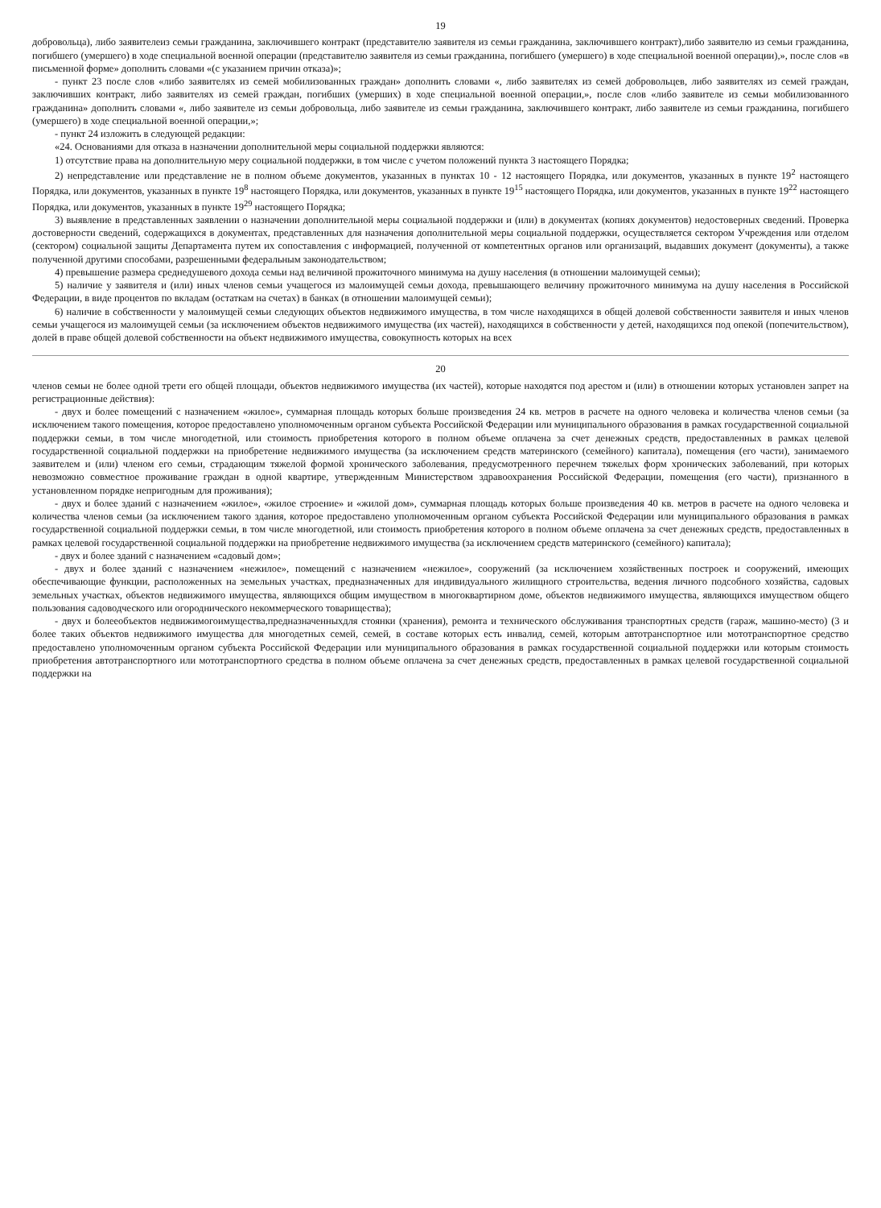19
добровольца), либо заявителеиз семьи гражданина, заключившего контракт (представителю заявителя из семьи гражданина, заключившего контракт),либо заявителю из семьи гражданина, погибшего (умершего) в ходе специальной военной операции (представителю заявителя из семьи гражданина, погибшего (умершего) в ходе специальной военной операции),», после слов «в письменной форме» дополнить словами «(с указанием причин отказа)»;
- пункт 23 после слов «либо заявителях из семей мобилизованных граждан» дополнить словами «, либо заявителях из семей добровольцев, либо заявителях из семей граждан, заключивших контракт, либо заявителях из семей граждан, погибших (умерших) в ходе специальной военной операции,», после слов «либо заявителе из семьи мобилизованного гражданина» дополнить словами «, либо заявителе из семьи добровольца, либо заявителе из семьи гражданина, заключившего контракт, либо заявителе из семьи гражданина, погибшего (умершего) в ходе специальной военной операции,»;
- пункт 24 изложить в следующей редакции:
«24. Основаниями для отказа в назначении дополнительной меры социальной поддержки являются:
1) отсутствие права на дополнительную меру социальной поддержки, в том числе с учетом положений пункта 3 настоящего Порядка;
2) непредставление или представление не в полном объеме документов, указанных в пунктах 10 - 12 настоящего Порядка, или документов, указанных в пункте 19<sup>2</sup> настоящего Порядка, или документов, указанных в пункте 19<sup>8</sup> настоящего Порядка, или документов, указанных в пункте 19<sup>15</sup> настоящего Порядка, или документов, указанных в пункте 19<sup>22</sup> настоящего Порядка, или документов, указанных в пункте 19<sup>29</sup> настоящего Порядка;
3) выявление в представленных заявлении о назначении дополнительной меры социальной поддержки и (или) в документах (копиях документов) недостоверных сведений. Проверка достоверности сведений, содержащихся в документах, представленных для назначения дополнительной меры социальной поддержки, осуществляется сектором Учреждения или отделом (сектором) социальной защиты Департамента путем их сопоставления с информацией, полученной от компетентных органов или организаций, выдавших документ (документы), а также полученной другими способами, разрешенными федеральным законодательством;
4) превышение размера среднедушевого дохода семьи над величиной прожиточного минимума на душу населения (в отношении малоимущей семьи);
5) наличие у заявителя и (или) иных членов семьи учащегося из малоимущей семьи дохода, превышающего величину прожиточного минимума на душу населения в Российской Федерации, в виде процентов по вкладам (остаткам на счетах) в банках (в отношении малоимущей семьи);
6) наличие в собственности у малоимущей семьи следующих объектов недвижимого имущества, в том числе находящихся в общей долевой собственности заявителя и иных членов семьи учащегося из малоимущей семьи (за исключением объектов недвижимого имущества (их частей), находящихся в собственности у детей, находящихся под опекой (попечительством), долей в праве общей долевой собственности на объект недвижимого имущества, совокупность которых на всех
20
членов семьи не более одной трети его общей площади, объектов недвижимого имущества (их частей), которые находятся под арестом и (или) в отношении которых установлен запрет на регистрационные действия):
- двух и более помещений с назначением «жилое», суммарная площадь которых больше произведения 24 кв. метров в расчете на одного человека и количества членов семьи (за исключением такого помещения, которое предоставлено уполномоченным органом субъекта Российской Федерации или муниципального образования в рамках государственной социальной поддержки семьи, в том числе многодетной, или стоимость приобретения которого в полном объеме оплачена за счет денежных средств, предоставленных в рамках целевой государственной социальной поддержки на приобретение недвижимого имущества (за исключением средств материнского (семейного) капитала), помещения (его части), занимаемого заявителем и (или) членом его семьи, страдающим тяжелой формой хронического заболевания, предусмотренного перечнем тяжелых форм хронических заболеваний, при которых невозможно совместное проживание граждан в одной квартире, утвержденным Министерством здравоохранения Российской Федерации, помещения (его части), признанного в установленном порядке непригодным для проживания);
- двух и более зданий с назначением «жилое», «жилое строение» и «жилой дом», суммарная площадь которых больше произведения 40 кв. метров в расчете на одного человека и количества членов семьи (за исключением такого здания, которое предоставлено уполномоченным органом субъекта Российской Федерации или муниципального образования в рамках государственной социальной поддержки семьи, в том числе многодетной, или стоимость приобретения которого в полном объеме оплачена за счет денежных средств, предоставленных в рамках целевой государственной социальной поддержки на приобретение недвижимого имущества (за исключением средств материнского (семейного) капитала);
- двух и более зданий с назначением «садовый дом»;
- двух и более зданий с назначением «нежилое», помещений с назначением «нежилое», сооружений (за исключением хозяйственных построек и сооружений, имеющих обеспечивающие функции, расположенных на земельных участках, предназначенных для индивидуального жилищного строительства, ведения личного подсобного хозяйства, садовых земельных участках, объектов недвижимого имущества, являющихся общим имуществом в многоквартирном доме, объектов недвижимого имущества, являющихся имуществом общего пользования садоводческого или огороднического некоммерческого товарищества);
- двух и болееобъектов недвижимогоимущества,предназначенныхдля стоянки (хранения), ремонта и технического обслуживания транспортных средств (гараж, машино-место) (3 и более таких объектов недвижимого имущества для многодетных семей, семей, в составе которых есть инвалид, семей, которым автотранспортное или мототранспортное средство предоставлено уполномоченным органом субъекта Российской Федерации или муниципального образования в рамках государственной социальной поддержки или которым стоимость приобретения автотранспортного или мототранспортного средства в полном объеме оплачена за счет денежных средств, предоставленных в рамках целевой государственной социальной поддержки на